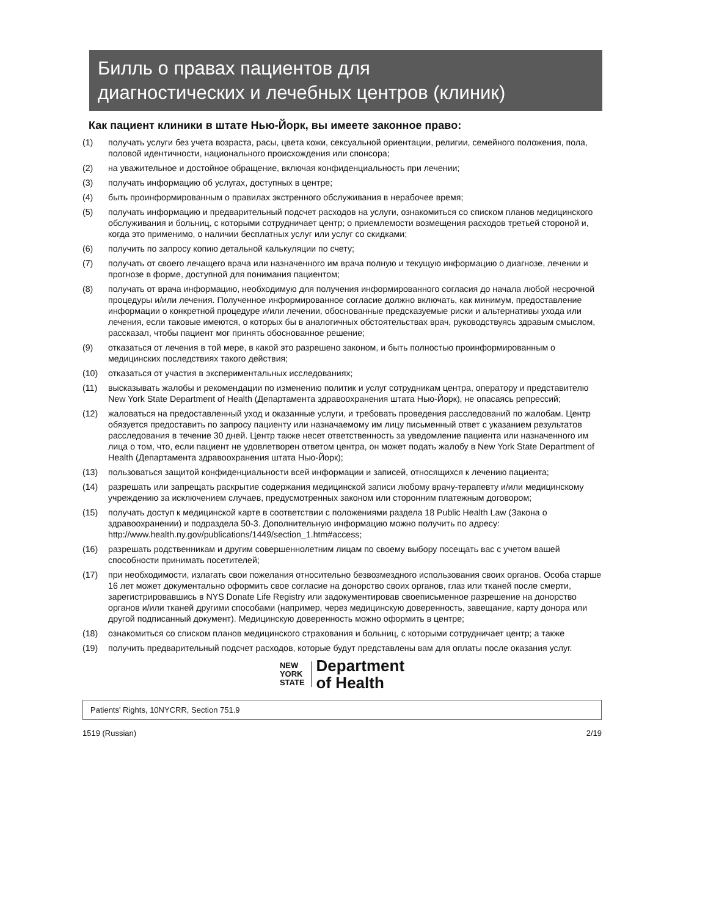Билль о правах пациентов для
диагностических и лечебных центров (клиник)
Как пациент клиники в штате Нью-Йорк, вы имеете законное право:
(1) получать услуги без учета возраста, расы, цвета кожи, сексуальной ориентации, религии, семейного положения, пола, половой идентичности, национального происхождения или спонсора;
(2) на уважительное и достойное обращение, включая конфиденциальность при лечении;
(3) получать информацию об услугах, доступных в центре;
(4) быть проинформированным о правилах экстренного обслуживания в нерабочее время;
(5) получать информацию и предварительный подсчет расходов на услуги, ознакомиться со списком планов медицинского обслуживания и больниц, с которыми сотрудничает центр; о приемлемости возмещения расходов третьей стороной и, когда это применимо, о наличии бесплатных услуг или услуг со скидками;
(6) получить по запросу копию детальной калькуляции по счету;
(7) получать от своего лечащего врача или назначенного им врача полную и текущую информацию о диагнозе, лечении и прогнозе в форме, доступной для понимания пациентом;
(8) получать от врача информацию, необходимую для получения информированного согласия до начала любой несрочной процедуры и/или лечения. Полученное информированное согласие должно включать, как минимум, предоставление информации о конкретной процедуре и/или лечении, обоснованные предсказуемые риски и альтернативы ухода или лечения, если таковые имеются, о которых бы в аналогичных обстоятельствах врач, руководствуясь здравым смыслом, рассказал, чтобы пациент мог принять обоснованное решение;
(9) отказаться от лечения в той мере, в какой это разрешено законом, и быть полностью проинформированным о медицинских последствиях такого действия;
(10) отказаться от участия в экспериментальных исследованиях;
(11) высказывать жалобы и рекомендации по изменению политик и услуг сотрудникам центра, оператору и представителю New York State Department of Health (Департамента здравоохранения штата Нью-Йорк), не опасаясь репрессий;
(12) жаловаться на предоставленный уход и оказанные услуги, и требовать проведения расследований по жалобам. Центр обязуется предоставить по запросу пациенту или назначаемому им лицу письменный ответ с указанием результатов расследования в течение 30 дней. Центр также несет ответственность за уведомление пациента или назначенного им лица о том, что, если пациент не удовлетворен ответом центра, он может подать жалобу в New York State Department of Health (Департамента здравоохранения штата Нью-Йорк);
(13) пользоваться защитой конфиденциальности всей информации и записей, относящихся к лечению пациента;
(14) разрешать или запрещать раскрытие содержания медицинской записи любому врачу-терапевту и/или медицинскому учреждению за исключением случаев, предусмотренных законом или сторонним платежным договором;
(15) получать доступ к медицинской карте в соответствии с положениями раздела 18 Public Health Law (Закона о здравоохранении) и подраздела 50-3. Дополнительную информацию можно получить по адресу: http://www.health.ny.gov/publications/1449/section_1.htm#access;
(16) разрешать родственникам и другим совершеннолетним лицам по своему выбору посещать вас с учетом вашей способности принимать посетителей;
(17) при необходимости, излагать свои пожелания относительно безвозмездного использования своих органов. Особа старше 16 лет может документально оформить свое согласие на донорство своих органов, глаз или тканей после смерти, зарегистрировавшись в NYS Donate Life Registry или задокументировав своеписьменное разрешение на донорство органов и/или тканей другими способами (например, через медицинскую доверенность, завещание, карту донора или другой подписанный документ). Медицинскую доверенность можно оформить в центре;
(18) ознакомиться со списком планов медицинского страхования и больниц, с которыми сотрудничает центр; а также
(19) получить предварительный подсчет расходов, которые будут представлены вам для оплаты после оказания услуг.
NEW
YORK
STATE
Department
of Health
Patients' Rights, 10NYCRR, Section 751.9
1519 (Russian) 2/19